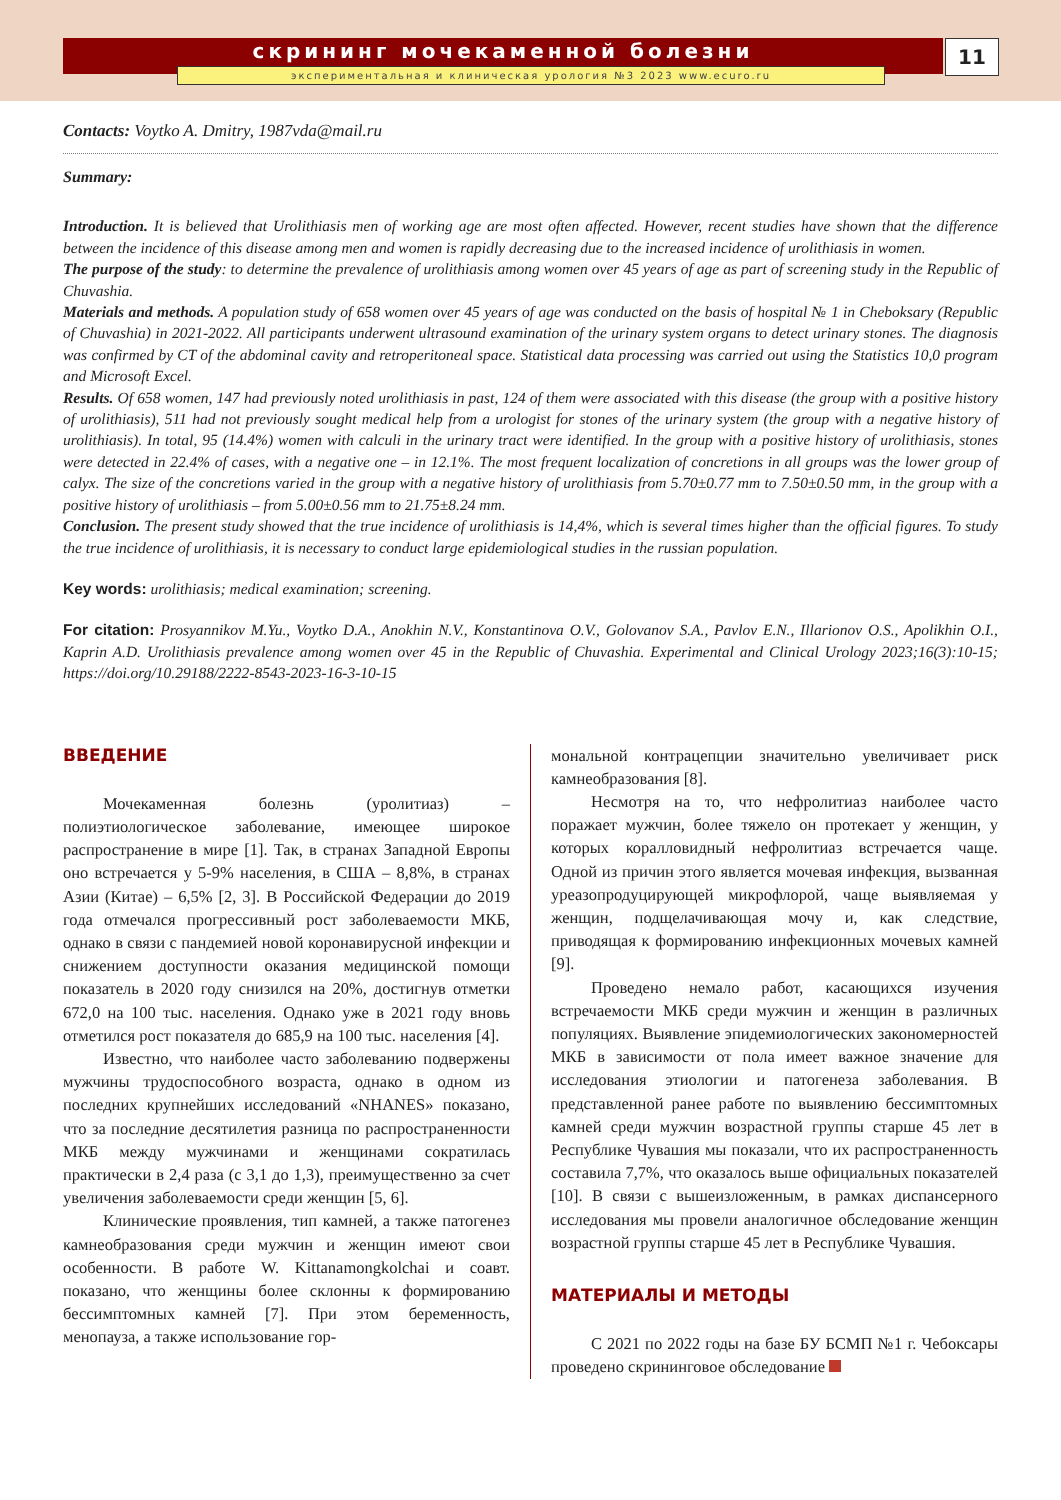скрининг мочекаменной болезни
экспериментальная и клиническая урология №3 2023 www.ecuro.ru
11
Contacts: Voytko A. Dmitry, 1987vda@mail.ru
Summary:
Introduction. It is believed that Urolithiasis men of working age are most often affected. However, recent studies have shown that the difference between the incidence of this disease among men and women is rapidly decreasing due to the increased incidence of urolithiasis in women.
The purpose of the study: to determine the prevalence of urolithiasis among women over 45 years of age as part of screening study in the Republic of Chuvashia.
Materials and methods. A population study of 658 women over 45 years of age was conducted on the basis of hospital № 1 in Cheboksary (Republic of Chuvashia) in 2021-2022. All participants underwent ultrasound examination of the urinary system organs to detect urinary stones. The diagnosis was confirmed by CT of the abdominal cavity and retroperitoneal space. Statistical data processing was carried out using the Statistics 10,0 program and Microsoft Excel.
Results. Of 658 women, 147 had previously noted urolithiasis in past, 124 of them were associated with this disease (the group with a positive history of urolithiasis), 511 had not previously sought medical help from a urologist for stones of the urinary system (the group with a negative history of urolithiasis). In total, 95 (14.4%) women with calculi in the urinary tract were identified. In the group with a positive history of urolithiasis, stones were detected in 22.4% of cases, with a negative one – in 12.1%. The most frequent localization of concretions in all groups was the lower group of calyx. The size of the concretions varied in the group with a negative history of urolithiasis from 5.70±0.77 mm to 7.50±0.50 mm, in the group with a positive history of urolithiasis – from 5.00±0.56 mm to 21.75±8.24 mm.
Conclusion. The present study showed that the true incidence of urolithiasis is 14,4%, which is several times higher than the official figures. To study the true incidence of urolithiasis, it is necessary to conduct large epidemiological studies in the russian population.
Key words: urolithiasis; medical examination; screening.
For citation: Prosyannikov M.Yu., Voytko D.A., Anokhin N.V., Konstantinova O.V., Golovanov S.A., Pavlov E.N., Illarionov O.S., Apolikhin O.I., Kaprin A.D. Urolithiasis prevalence among women over 45 in the Republic of Chuvashia. Experimental and Clinical Urology 2023;16(3):10-15; https://doi.org/10.29188/2222-8543-2023-16-3-10-15
ВВЕДЕНИЕ
Мочекаменная болезнь (уролитиаз) – полиэтиологическое заболевание, имеющее широкое распространение в мире [1]. Так, в странах Западной Европы оно встречается у 5-9% населения, в США – 8,8%, в странах Азии (Китае) – 6,5% [2, 3]. В Российской Федерации до 2019 года отмечался прогрессивный рост заболеваемости МКБ, однако в связи с пандемией новой коронавирусной инфекции и снижением доступности оказания медицинской помощи показатель в 2020 году снизился на 20%, достигнув отметки 672,0 на 100 тыс. населения. Однако уже в 2021 году вновь отметился рост показателя до 685,9 на 100 тыс. населения [4].
Известно, что наиболее часто заболеванию подвержены мужчины трудоспособного возраста, однако в одном из последних крупнейших исследований «NHANES» показано, что за последние десятилетия разница по распространенности МКБ между мужчинами и женщинами сократилась практически в 2,4 раза (с 3,1 до 1,3), преимущественно за счет увеличения заболеваемости среди женщин [5, 6].
Клинические проявления, тип камней, а также патогенез камнеобразования среди мужчин и женщин имеют свои особенности. В работе W. Kittanamongkolchai и соавт. показано, что женщины более склонны к формированию бессимптомных камней [7]. При этом беременность, менопауза, а также использование гор-
мональной контрацепции значительно увеличивает риск камнеобразования [8].
Несмотря на то, что нефролитиаз наиболее часто поражает мужчин, более тяжело он протекает у женщин, у которых коралловидный нефролитиаз встречается чаще. Одной из причин этого является мочевая инфекция, вызванная уреазопродуцирующей микрофлорой, чаще выявляемая у женщин, подщелачивающая мочу и, как следствие, приводящая к формированию инфекционных мочевых камней [9].
Проведено немало работ, касающихся изучения встречаемости МКБ среди мужчин и женщин в различных популяциях. Выявление эпидемиологических закономерностей МКБ в зависимости от пола имеет важное значение для исследования этиологии и патогенеза заболевания. В представленной ранее работе по выявлению бессимптомных камней среди мужчин возрастной группы старше 45 лет в Республике Чувашия мы показали, что их распространенность составила 7,7%, что оказалось выше официальных показателей [10]. В связи с вышеизложенным, в рамках диспансерного исследования мы провели аналогичное обследование женщин возрастной группы старше 45 лет в Республике Чувашия.
МАТЕРИАЛЫ И МЕТОДЫ
С 2021 по 2022 годы на базе БУ БСМП №1 г. Чебоксары проведено скрининговое обследование